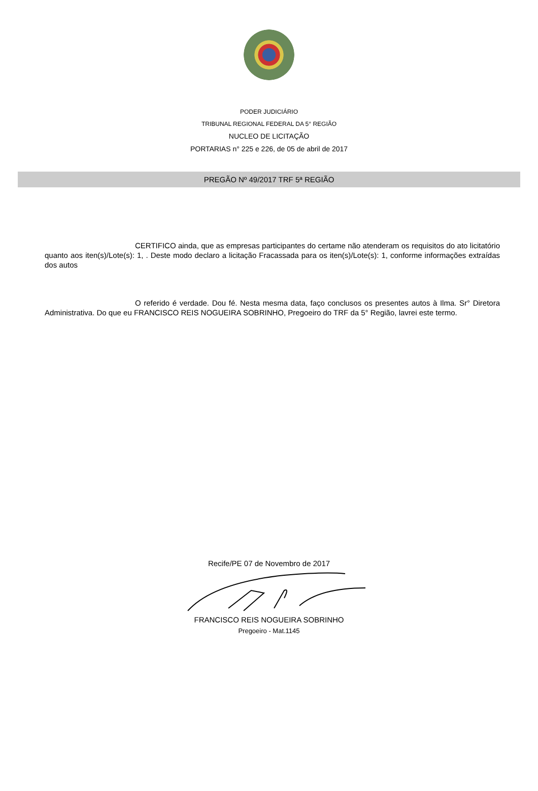PODER JUDICIÁRIO
TRIBUNAL REGIONAL FEDERAL DA 5° REGIÃO
NUCLEO DE LICITAÇÃO
PORTARIAS n° 225 e 226, de 05 de abril de 2017
PREGÃO Nº 49/2017 TRF 5ª REGIÃO
CERTIFICO ainda, que as empresas participantes do certame não atenderam os requisitos do ato licitatório quanto aos iten(s)/Lote(s): 1, . Deste modo declaro a licitação Fracassada para os iten(s)/Lote(s): 1, conforme informações extraídas dos autos
O referido é verdade. Dou fé. Nesta mesma data, faço conclusos os presentes autos à Ilma. Sr° Diretora Administrativa. Do que eu FRANCISCO REIS NOGUEIRA SOBRINHO, Pregoeiro do TRF da 5° Região, lavrei este termo.
Recife/PE 07 de Novembro de 2017
FRANCISCO REIS NOGUEIRA SOBRINHO
Pregoeiro - Mat.1145